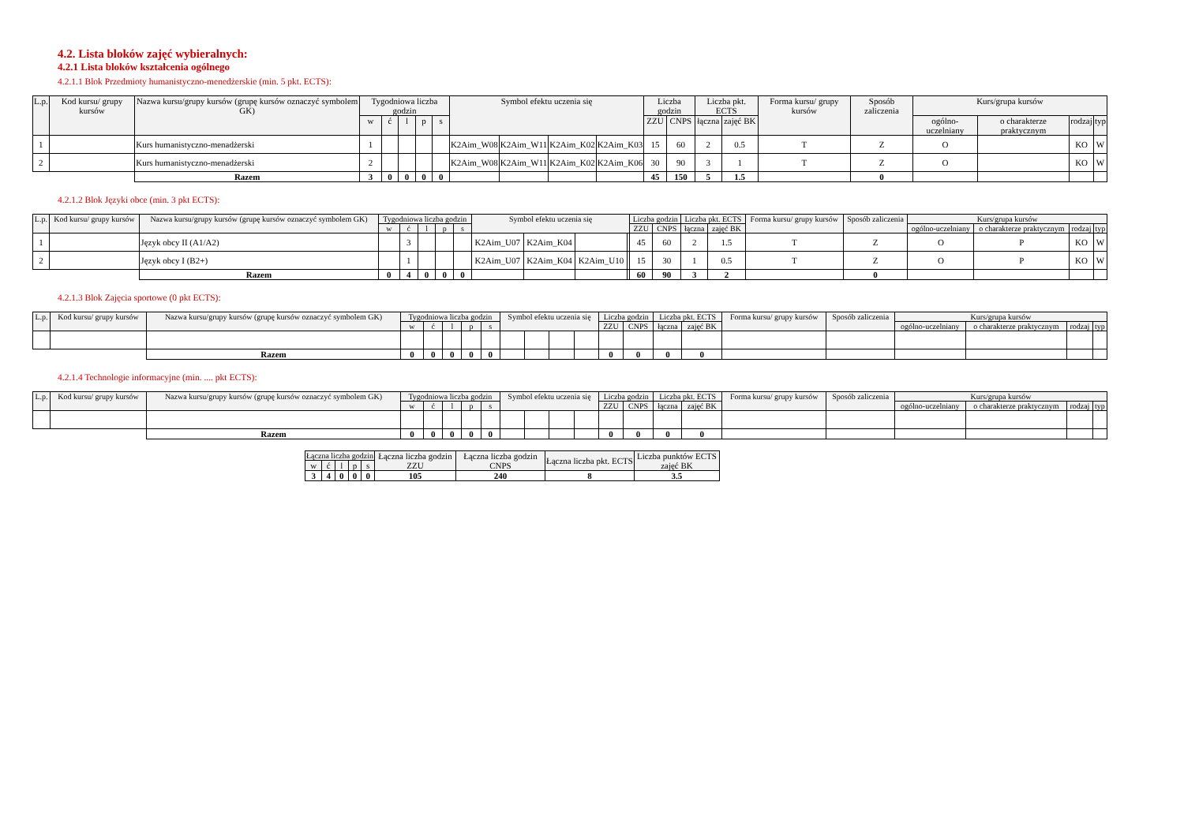4.2. Lista bloków zajęć wybieralnych:
4.2.1 Lista bloków kształcenia ogólnego
4.2.1.1 Blok Przedmioty humanistyczno-menedżerskie (min. 5 pkt. ECTS):
| L.p. | Kod kursu/ grupy kursów | Nazwa kursu/grupy kursów (grupę kursów oznaczyć symbolem GK) | Tygodniowa liczba godzin | | | | | Symbol efektu uczenia się | | | | Liczba godzin | | Liczba pkt. ECTS | | Forma kursu/ grupy kursów | Sposób zaliczenia | Kurs/grupa kursów | | | |
| --- | --- | --- | --- | --- | --- | --- | --- | --- | --- | --- | --- | --- | --- | --- | --- | --- | --- | --- | --- | --- | --- |
| | | | w | ć | l | p | s | | | | | ZZU | CNPS | łączna | zajęć BK | | | ogólno-uczelniany | o charakterze praktycznym | rodzaj | typ |
| 1 | | Kurs humanistyczno-menadżerski | 1 | | | | | K2Aim_W08 | K2Aim_W11 | K2Aim_K02 | K2Aim_K03 | 15 | 60 | 2 | 0.5 | T | Z | O | | KO | W |
| 2 | | Kurs humanistyczno-menadżerski | 2 | | | | | K2Aim_W08 | K2Aim_W11 | K2Aim_K02 | K2Aim_K06 | 30 | 90 | 3 | 1 | T | Z | O | | KO | W |
| | | Razem | 3 | 0 | 0 | 0 | 0 | | | | | 45 | 150 | 5 | 1.5 | | 0 | | | | |
4.2.1.2 Blok Języki obce (min. 3 pkt ECTS):
| L.p. | Kod kursu/ grupy kursów | Nazwa kursu/grupy kursów (grupę kursów oznaczyć symbolem GK) | Tygodniowa liczba godzin | | | | | Symbol efektu uczenia się | | | | Liczba godzin | | Liczba pkt. ECTS | | Forma kursu/ grupy kursów | Sposób zaliczenia | Kurs/grupa kursów | | | |
| --- | --- | --- | --- | --- | --- | --- | --- | --- | --- | --- | --- | --- | --- | --- | --- | --- | --- | --- | --- | --- | --- |
| | | | w | ć | l | p | s | | | | | ZZU | CNPS | łączna | zajęć BK | | | ogólno-uczelniany | o charakterze praktycznym | rodzaj | typ |
| 1 | | Język obcy II (A1/A2) | | 3 | | | | K2Aim_U07 | K2Aim_K04 | | | 45 | 60 | 2 | 1.5 | T | Z | O | P | KO | W |
| 2 | | Język obcy I (B2+) | | 1 | | | | K2Aim_U07 | K2Aim_K04 | K2Aim_U10 | | 15 | 30 | 1 | 0.5 | T | Z | O | P | KO | W |
| | | Razem | 0 | 4 | 0 | 0 | 0 | | | | | 60 | 90 | 3 | 2 | | 0 | | | | |
4.2.1.3 Blok Zajęcia sportowe (0 pkt ECTS):
| L.p. | Kod kursu/ grupy kursów | Nazwa kursu/grupy kursów (grupę kursów oznaczyć symbolem GK) | Tygodniowa liczba godzin | | | | | Symbol efektu uczenia się | | | | Liczba godzin | | Liczba pkt. ECTS | | Forma kursu/ grupy kursów | Sposób zaliczenia | Kurs/grupa kursów | | | |
| --- | --- | --- | --- | --- | --- | --- | --- | --- | --- | --- | --- | --- | --- | --- | --- | --- | --- | --- | --- | --- | --- |
| | | | w | ć | l | p | s | | | | | ZZU | CNPS | łączna | zajęć BK | | | ogólno-uczelniany | o charakterze praktycznym | rodzaj | typ |
| | | Razem | 0 | 0 | 0 | 0 | 0 | | | | | 0 | 0 | 0 | 0 | | | | | | |
4.2.1.4 Technologie informacyjne (min. .... pkt ECTS):
| L.p. | Kod kursu/ grupy kursów | Nazwa kursu/grupy kursów (grupę kursów oznaczyć symbolem GK) | Tygodniowa liczba godzin | | | | | Symbol efektu uczenia się | | | | Liczba godzin | | Liczba pkt. ECTS | | Forma kursu/ grupy kursów | Sposób zaliczenia | Kurs/grupa kursów | | | |
| --- | --- | --- | --- | --- | --- | --- | --- | --- | --- | --- | --- | --- | --- | --- | --- | --- | --- | --- | --- | --- | --- |
| | | | w | ć | l | p | s | | | | | ZZU | CNPS | łączna | zajęć BK | | | ogólno-uczelniany | o charakterze praktycznym | rodzaj | typ |
| | | Razem | 0 | 0 | 0 | 0 | 0 | | | | | 0 | 0 | 0 | 0 | | | | | | |
| Łączna liczba godzin | | | | | Łączna liczba godzin ZZU | Łączna liczba godzin CNPS | Łączna liczba pkt. ECTS | Liczba punktów ECTS zajęć BK |
| --- | --- | --- | --- | --- | --- | --- | --- | --- |
| w | ć | l | p | s | | | | |
| 3 | 4 | 0 | 0 | 0 | 105 | 240 | 8 | 3.5 |